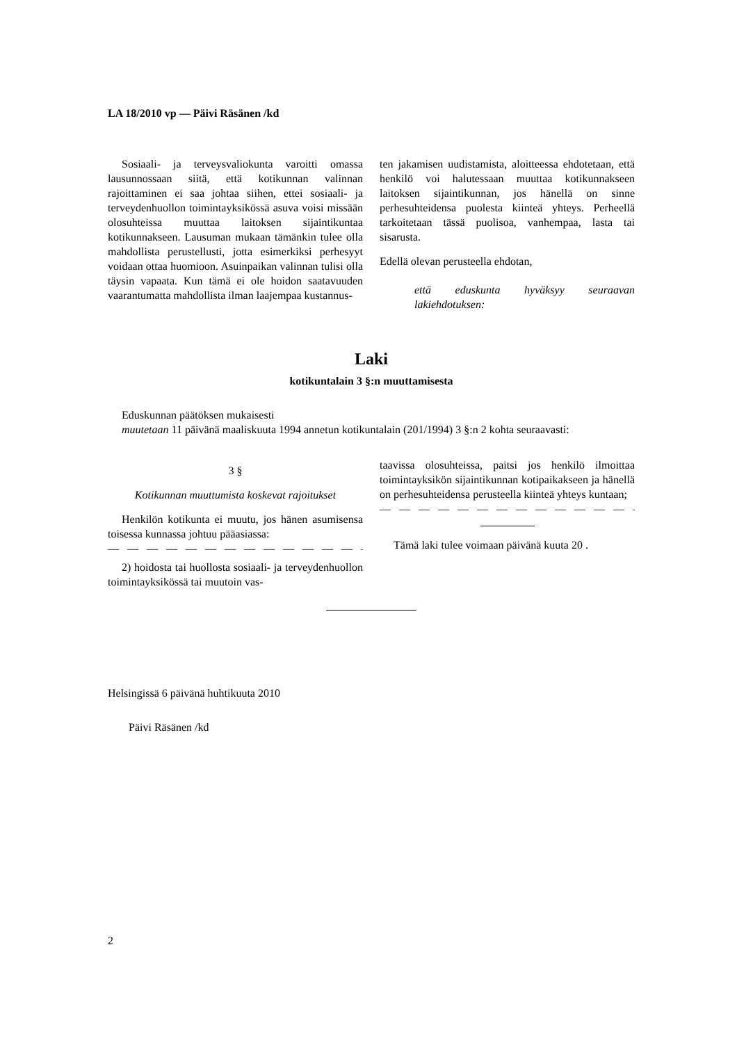LA 18/2010 vp — Päivi Räsänen /kd
Sosiaali- ja terveysvaliokunta varoitti omassa lausunnossaan siitä, että kotikunnan valinnan rajoittaminen ei saa johtaa siihen, ettei sosiaali- ja terveydenhuollon toimintayksikössä asuva voisi missään olosuhteissa muuttaa laitoksen sijaintikuntaa kotikunnakseen. Lausuman mukaan tämänkin tulee olla mahdollista perustellusti, jotta esimerkiksi perhesyyt voidaan ottaa huomioon. Asuinpaikan valinnan tulisi olla täysin vapaata. Kun tämä ei ole hoidon saatavuuden vaarantumatta mahdollista ilman laajempaa kustannus-
ten jakamisen uudistamista, aloitteessa ehdotetaan, että henkilö voi halutessaan muuttaa kotikunnakseen laitoksen sijaintikunnan, jos hänellä on sinne perhesuhteidensa puolesta kiinteä yhteys. Perheellä tarkoitetaan tässä puolisoa, vanhempaa, lasta tai sisarusta.
Edellä olevan perusteella ehdotan,
että eduskunta hyväksyy seuraavan lakiehdotuksen:
Laki
kotikuntalain 3 §:n muuttamisesta
Eduskunnan päätöksen mukaisesti
muutetaan 11 päivänä maaliskuuta 1994 annetun kotikuntalain (201/1994) 3 §:n 2 kohta seuraavasti:
3 §
Kotikunnan muuttumista koskevat rajoitukset
Henkilön kotikunta ei muutu, jos hänen asumisensa toisessa kunnassa johtuu pääasiassa:
— — — — — — — — — — — — — —
2) hoidosta tai huollosta sosiaali- ja terveydenhuollon toimintayksikössä tai muutoin vas-
taavissa olosuhteissa, paitsi jos henkilö ilmoittaa toimintayksikön sijaintikunnan kotipaikakseen ja hänellä on perhesuhteidensa perusteella kiinteä yhteys kuntaan;
— — — — — — — — — — — — — —
Tämä laki tulee voimaan päivänä kuuta 20 .
Helsingissä 6 päivänä huhtikuuta 2010
Päivi Räsänen /kd
2